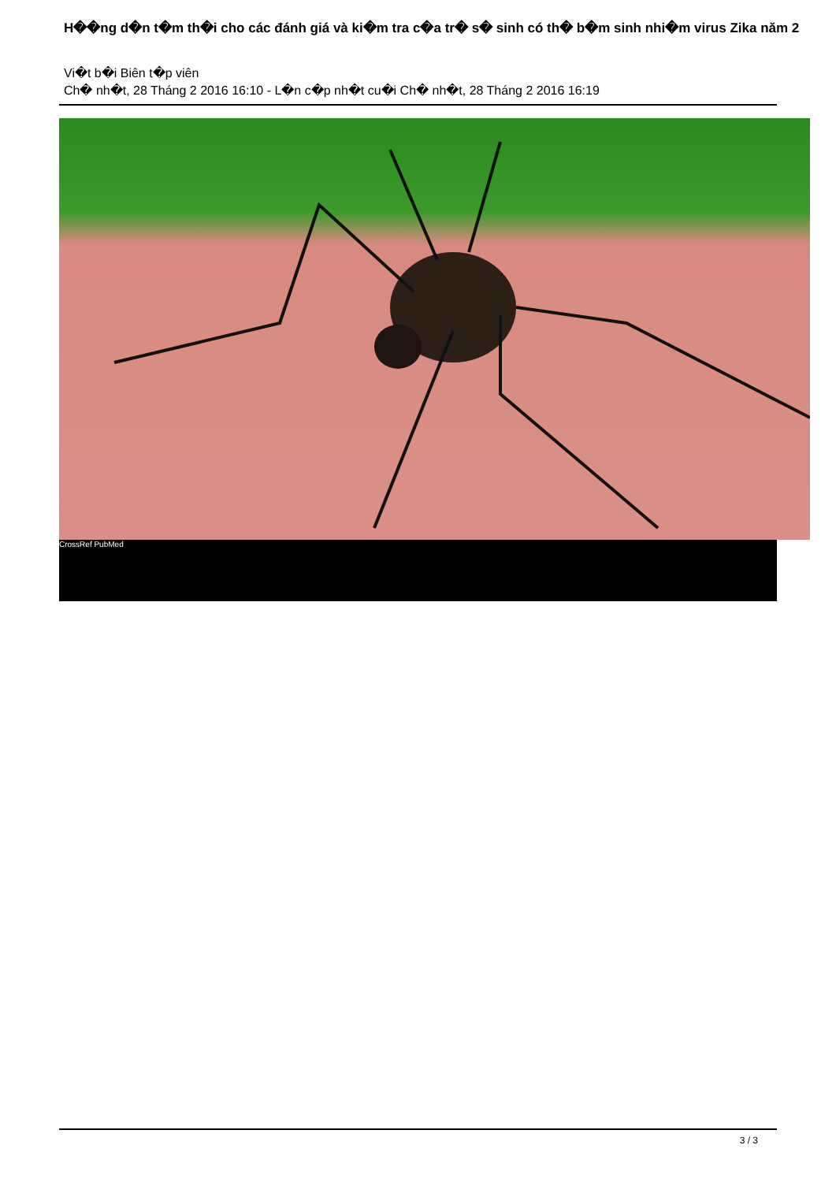H��ng d�n t�m th�i cho các đánh giá và ki�m tra c�a tr� s� sinh có th� b�m sinh nhi�m virus Zika năm 2
Vi�t b�i Biên t�p viên
Ch� nh�t, 28 Tháng 2 2016 16:10 - L�n c�p nh�t cu�i Ch� nh�t, 28 Tháng 2 2016 16:19
CrossRef PubMed
3 / 3